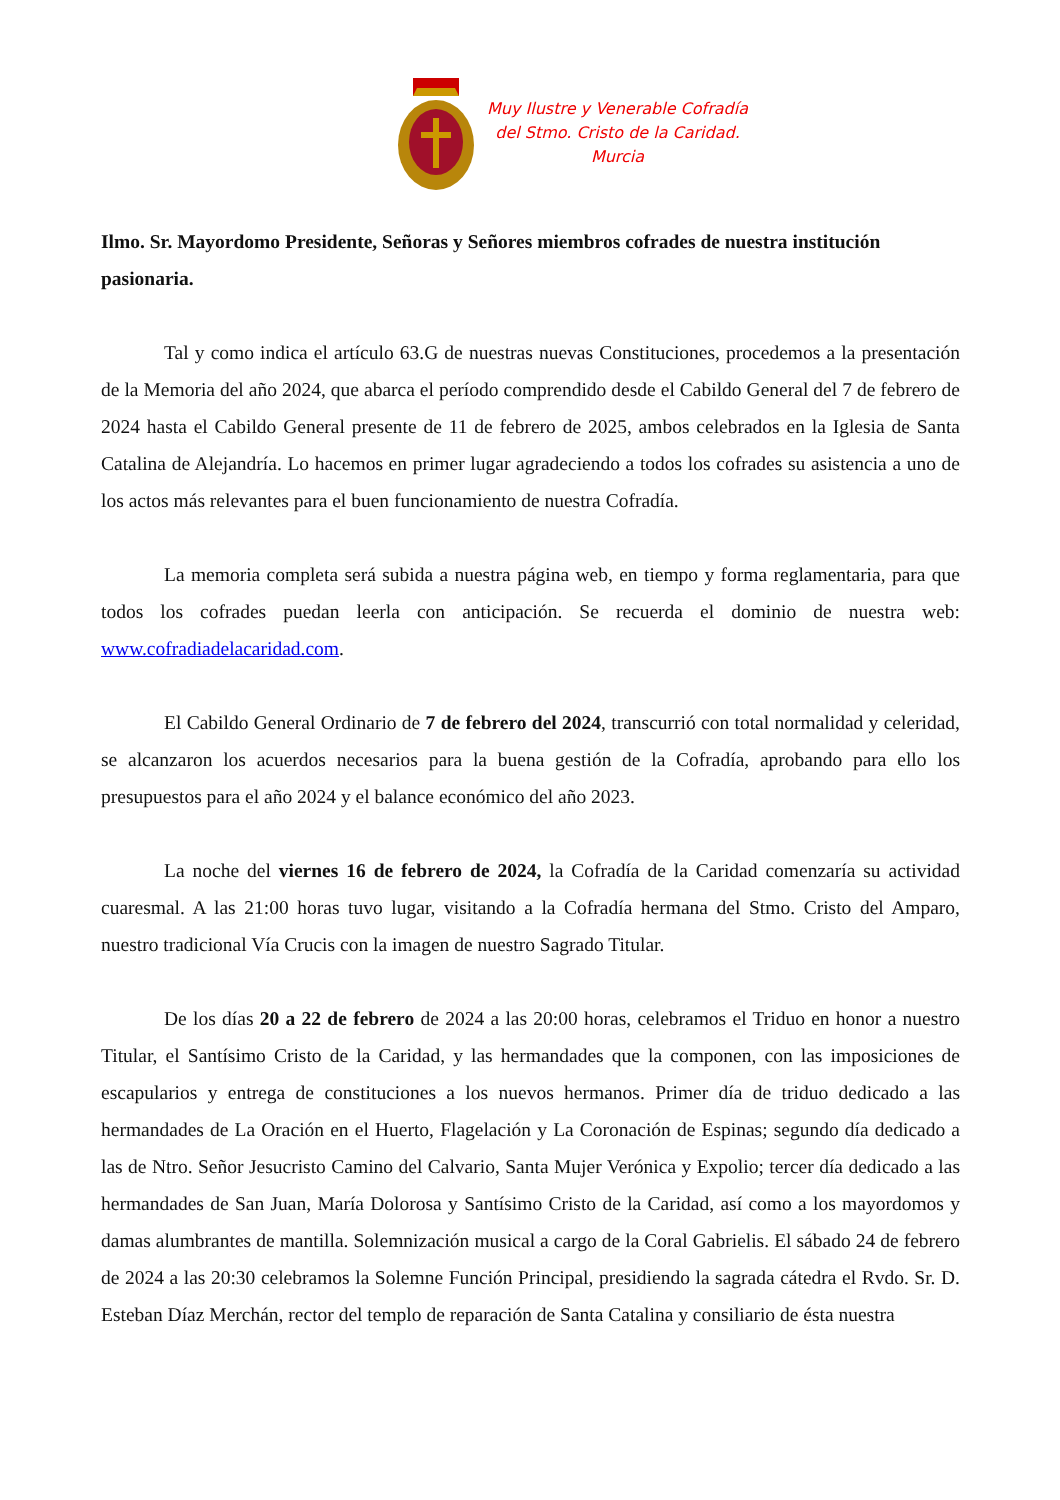Muy Ilustre y Venerable Cofradía
del Stmo. Cristo de la Caridad.
Murcia
Ilmo. Sr. Mayordomo Presidente, Señoras y Señores miembros cofrades de nuestra institución pasionaria.
Tal y como indica el artículo 63.G de nuestras nuevas Constituciones, procedemos a la presentación de la Memoria del año 2024, que abarca el período comprendido desde el Cabildo General del 7 de febrero de 2024 hasta el Cabildo General presente de 11 de febrero de 2025, ambos celebrados en la Iglesia de Santa Catalina de Alejandría. Lo hacemos en primer lugar agradeciendo a todos los cofrades su asistencia a uno de los actos más relevantes para el buen funcionamiento de nuestra Cofradía.
La memoria completa será subida a nuestra página web, en tiempo y forma reglamentaria, para que todos los cofrades puedan leerla con anticipación. Se recuerda el dominio de nuestra web: www.cofradiadelacaridad.com.
El Cabildo General Ordinario de 7 de febrero del 2024, transcurrió con total normalidad y celeridad, se alcanzaron los acuerdos necesarios para la buena gestión de la Cofradía, aprobando para ello los presupuestos para el año 2024 y el balance económico del año 2023.
La noche del viernes 16 de febrero de 2024, la Cofradía de la Caridad comenzaría su actividad cuaresmal. A las 21:00 horas tuvo lugar, visitando a la Cofradía hermana del Stmo. Cristo del Amparo, nuestro tradicional Vía Crucis con la imagen de nuestro Sagrado Titular.
De los días 20 a 22 de febrero de 2024 a las 20:00 horas, celebramos el Triduo en honor a nuestro Titular, el Santísimo Cristo de la Caridad, y las hermandades que la componen, con las imposiciones de escapularios y entrega de constituciones a los nuevos hermanos. Primer día de triduo dedicado a las hermandades de La Oración en el Huerto, Flagelación y La Coronación de Espinas; segundo día dedicado a las de Ntro. Señor Jesucristo Camino del Calvario, Santa Mujer Verónica y Expolio; tercer día dedicado a las hermandades de San Juan, María Dolorosa y Santísimo Cristo de la Caridad, así como a los mayordomos y damas alumbrantes de mantilla. Solemnización musical a cargo de la Coral Gabrielis. El sábado 24 de febrero de 2024 a las 20:30 celebramos la Solemne Función Principal, presidiendo la sagrada cátedra el Rvdo. Sr. D. Esteban Díaz Merchán, rector del templo de reparación de Santa Catalina y consiliario de ésta nuestra